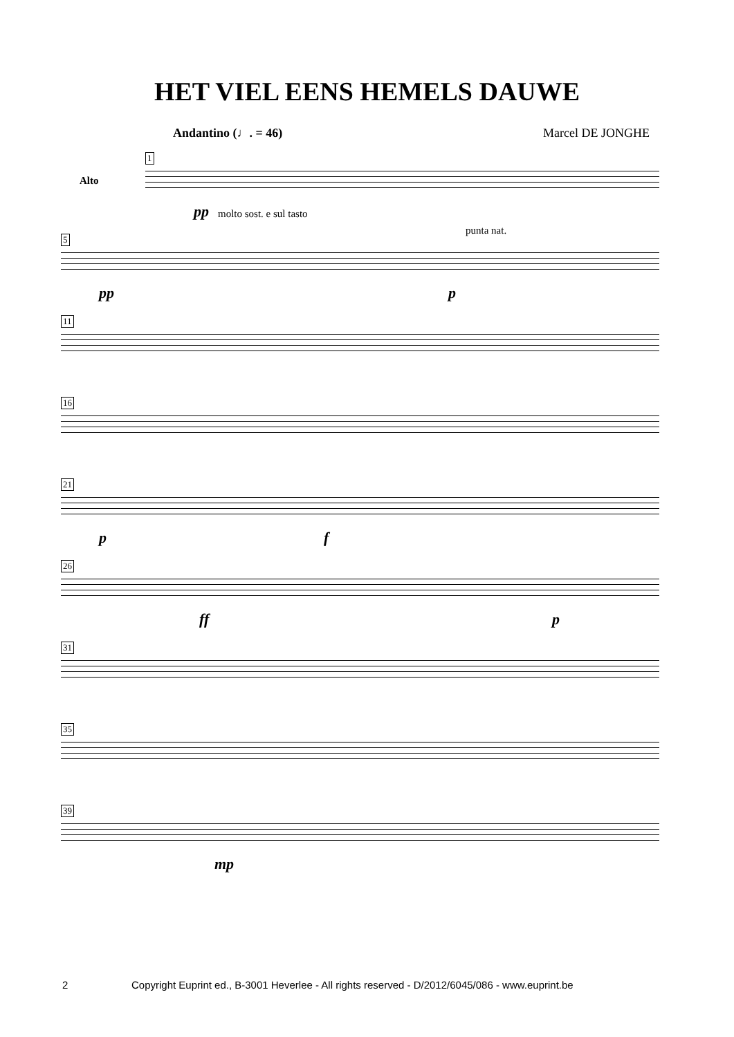HET VIEL EENS HEMELS DAUWE
Andantino (♩. = 46) Marcel DE JONGHE
1
Alto
pp molto sost. e sul tasto
5
pp
punta nat.
p
11
16
21
p f
26
ff p
31
35
39
mp
2 Copyright Euprint ed., B-3001 Heverlee - All rights reserved - D/2012/6045/086 - www.euprint.be